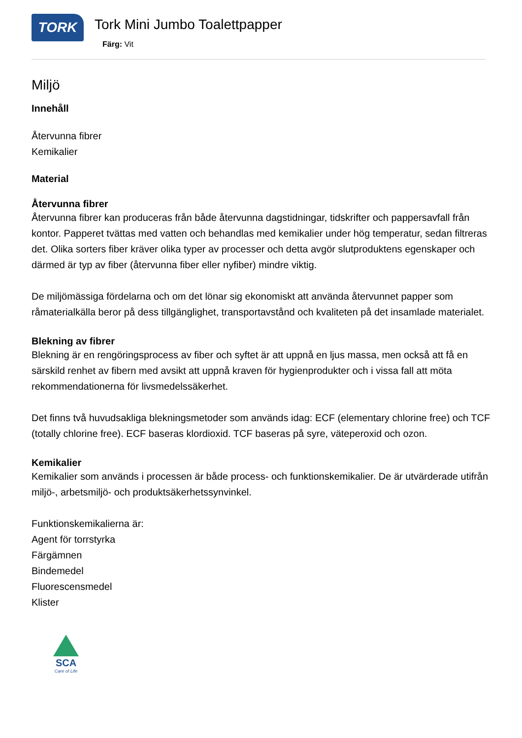TORK
Tork Mini Jumbo Toalettpapper
Färg: Vit
Miljö
Innehåll
Återvunna fibrer
Kemikalier
Material
Återvunna fibrer
Återvunna fibrer kan produceras från både återvunna dagstidningar, tidskrifter och pappersavfall från kontor. Papperet tvättas med vatten och behandlas med kemikalier under hög temperatur, sedan filtreras det. Olika sorters fiber kräver olika typer av processer och detta avgör slutproduktens egenskaper och därmed är typ av fiber (återvunna fiber eller nyfiber) mindre viktig.
De miljömässiga fördelarna och om det lönar sig ekonomiskt att använda återvunnet papper som råmaterialkälla beror på dess tillgänglighet, transportavstånd och kvaliteten på det insamlade materialet.
Blekning av fibrer
Blekning är en rengöringsprocess av fiber och syftet är att uppnå en ljus massa, men också att få en särskild renhet av fibern med avsikt att uppnå kraven för hygienprodukter och i vissa fall att möta rekommendationerna för livsmedelssäkerhet.
Det finns två huvudsakliga blekningsmetoder som används idag: ECF (elementary chlorine free) och TCF (totally chlorine free). ECF baseras klordioxid. TCF baseras på syre, väteperoxid och ozon.
Kemikalier
Kemikalier som används i processen är både process- och funktionskemikalier. De är utvärderade utifrån miljö-, arbetsmiljö- och produktsäkerhetssynvinkel.
Funktionskemikalierna är:
Agent för torrstyrka
Färgämnen
Bindemedel
Fluorescensmedel
Klister
SCA
Care of Life